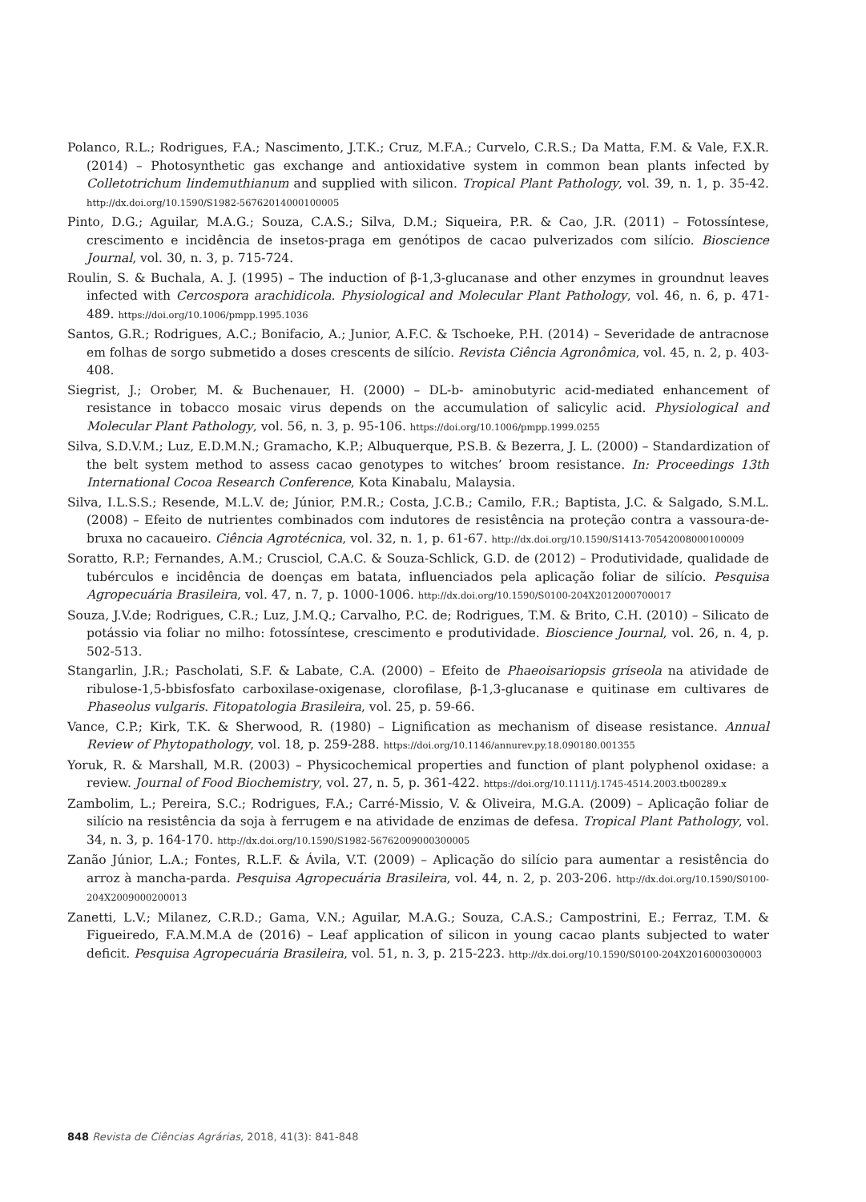Polanco, R.L.; Rodrigues, F.A.; Nascimento, J.T.K.; Cruz, M.F.A.; Curvelo, C.R.S.; Da Matta, F.M. & Vale, F.X.R. (2014) – Photosynthetic gas exchange and antioxidative system in common bean plants infected by Colletotrichum lindemuthianum and supplied with silicon. Tropical Plant Pathology, vol. 39, n. 1, p. 35-42. http://dx.doi.org/10.1590/S1982-56762014000100005
Pinto, D.G.; Aguilar, M.A.G.; Souza, C.A.S.; Silva, D.M.; Siqueira, P.R. & Cao, J.R. (2011) – Fotossíntese, crescimento e incidência de insetos-praga em genótipos de cacao pulverizados com silício. Bioscience Journal, vol. 30, n. 3, p. 715-724.
Roulin, S. & Buchala, A. J. (1995) – The induction of β-1,3-glucanase and other enzymes in groundnut leaves infected with Cercospora arachidicola. Physiological and Molecular Plant Pathology, vol. 46, n. 6, p. 471-489. https://doi.org/10.1006/pmpp.1995.1036
Santos, G.R.; Rodrigues, A.C.; Bonifacio, A.; Junior, A.F.C. & Tschoeke, P.H. (2014) – Severidade de antracnose em folhas de sorgo submetido a doses crescents de silício. Revista Ciência Agronômica, vol. 45, n. 2, p. 403-408.
Siegrist, J.; Orober, M. & Buchenauer, H. (2000) – DL-b- aminobutyric acid-mediated enhancement of resistance in tobacco mosaic virus depends on the accumulation of salicylic acid. Physiological and Molecular Plant Pathology, vol. 56, n. 3, p. 95-106. https://doi.org/10.1006/pmpp.1999.0255
Silva, S.D.V.M.; Luz, E.D.M.N.; Gramacho, K.P.; Albuquerque, P.S.B. & Bezerra, J. L. (2000) – Standardization of the belt system method to assess cacao genotypes to witches’ broom resistance. In: Proceedings 13th International Cocoa Research Conference, Kota Kinabalu, Malaysia.
Silva, I.L.S.S.; Resende, M.L.V. de; Júnior, P.M.R.; Costa, J.C.B.; Camilo, F.R.; Baptista, J.C. & Salgado, S.M.L. (2008) – Efeito de nutrientes combinados com indutores de resistência na proteção contra a vassoura-de-bruxa no cacaueiro. Ciência Agrotécnica, vol. 32, n. 1, p. 61-67. http://dx.doi.org/10.1590/S1413-70542008000100009
Soratto, R.P.; Fernandes, A.M.; Crusciol, C.A.C. & Souza-Schlick, G.D. de (2012) – Produtividade, qualidade de tubérculos e incidência de doenças em batata, influenciados pela aplicação foliar de silício. Pesquisa Agropecuária Brasileira, vol. 47, n. 7, p. 1000-1006. http://dx.doi.org/10.1590/S0100-204X2012000700017
Souza, J.V.de; Rodrigues, C.R.; Luz, J.M.Q.; Carvalho, P.C. de; Rodrigues, T.M. & Brito, C.H. (2010) – Silicato de potássio via foliar no milho: fotossíntese, crescimento e produtividade. Bioscience Journal, vol. 26, n. 4, p. 502-513.
Stangarlin, J.R.; Pascholati, S.F. & Labate, C.A. (2000) – Efeito de Phaeoisariopsis griseola na atividade de ribulose-1,5-bbisfosfato carboxilase-oxigenase, clorofilase, β-1,3-glucanase e quitinase em cultivares de Phaseolus vulgaris. Fitopatologia Brasileira, vol. 25, p. 59-66.
Vance, C.P.; Kirk, T.K. & Sherwood, R. (1980) – Lignification as mechanism of disease resistance. Annual Review of Phytopathology, vol. 18, p. 259-288. https://doi.org/10.1146/annurev.py.18.090180.001355
Yoruk, R. & Marshall, M.R. (2003) – Physicochemical properties and function of plant polyphenol oxidase: a review. Journal of Food Biochemistry, vol. 27, n. 5, p. 361-422. https://doi.org/10.1111/j.1745-4514.2003.tb00289.x
Zambolim, L.; Pereira, S.C.; Rodrigues, F.A.; Carré-Missio, V. & Oliveira, M.G.A. (2009) – Aplicação foliar de silício na resistência da soja à ferrugem e na atividade de enzimas de defesa. Tropical Plant Pathology, vol. 34, n. 3, p. 164-170. http://dx.doi.org/10.1590/S1982-56762009000300005
Zanão Júnior, L.A.; Fontes, R.L.F. & Ávila, V.T. (2009) – Aplicação do silício para aumentar a resistência do arroz à mancha-parda. Pesquisa Agropecuária Brasileira, vol. 44, n. 2, p. 203-206. http://dx.doi.org/10.1590/S0100-204X2009000200013
Zanetti, L.V.; Milanez, C.R.D.; Gama, V.N.; Aguilar, M.A.G.; Souza, C.A.S.; Campostrini, E.; Ferraz, T.M. & Figueiredo, F.A.M.M.A de (2016) – Leaf application of silicon in young cacao plants subjected to water deficit. Pesquisa Agropecuária Brasileira, vol. 51, n. 3, p. 215-223. http://dx.doi.org/10.1590/S0100-204X2016000300003
848 Revista de Ciências Agrárias, 2018, 41(3): 841-848